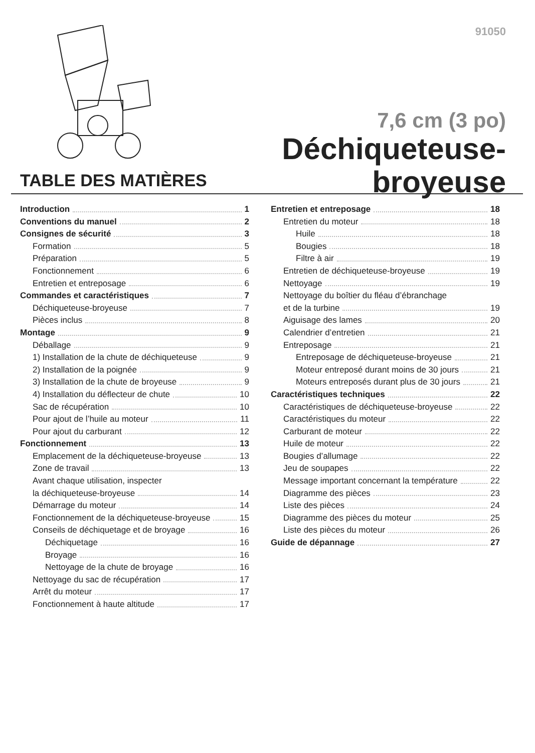91050
7,6 cm (3 po)
Déchiqueteuse-broyeuse
TABLE DES MATIÈRES
Introduction 1
Conventions du manuel 2
Consignes de sécurité 3
Formation 5
Préparation 5
Fonctionnement 6
Entretien et entreposage 6
Commandes et caractéristiques 7
Déchiqueteuse-broyeuse 7
Pièces inclus 8
Montage 9
Déballage 9
1) Installation de la chute de déchiqueteuse 9
2) Installation de la poignée 9
3) Installation de la chute de broyeuse 9
4) Installation du déflecteur de chute 10
Sac de récupération 10
Pour ajout de l’huile au moteur 11
Pour ajout du carburant 12
Fonctionnement 13
Emplacement de la déchiqueteuse-broyeuse 13
Zone de travail 13
Avant chaque utilisation, inspecter
la déchiqueteuse-broyeuse 14
Démarrage du moteur 14
Fonctionnement de la déchiqueteuse-broyeuse 15
Conseils de déchiquetage et de broyage 16
Déchiquetage 16
Broyage 16
Nettoyage de la chute de broyage 16
Nettoyage du sac de récupération 17
Arrêt du moteur 17
Fonctionnement à haute altitude 17
Entretien et entreposage 18
Entretien du moteur 18
Huile 18
Bougies 18
Filtre à air 19
Entretien de déchiqueteuse-broyeuse 19
Nettoyage 19
Nettoyage du boîtier du fléau d’ébranchage
et de la turbine 19
Aiguisage des lames 20
Calendrier d’entretien 21
Entreposage 21
Entreposage de déchiqueteuse-broyeuse 21
Moteur entreposé durant moins de 30 jours 21
Moteurs entreposés durant plus de 30 jours 21
Caractéristiques techniques 22
Caractéristiques de déchiqueteuse-broyeuse 22
Caractéristiques du moteur 22
Carburant de moteur 22
Huile de moteur 22
Bougies d’allumage 22
Jeu de soupapes 22
Message important concernant la température 22
Diagramme des pièces 23
Liste des pièces 24
Diagramme des pièces du moteur 25
Liste des pièces du moteur 26
Guide de dépannage 27